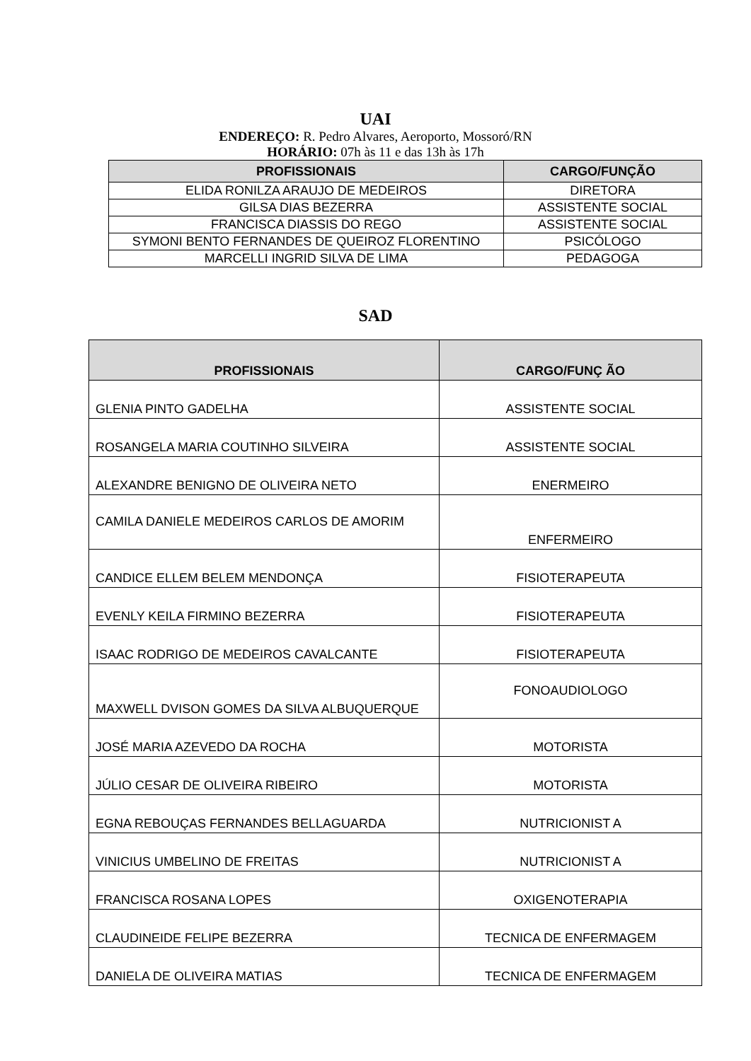UAI
ENDEREÇO: R. Pedro Alvares, Aeroporto, Mossoró/RN
HORÁRIO: 07h às 11 e das 13h às 17h
| PROFISSIONAIS | CARGO/FUNÇÃO |
| --- | --- |
| ELIDA RONILZA ARAUJO DE MEDEIROS | DIRETORA |
| GILSA DIAS BEZERRA | ASSISTENTE SOCIAL |
| FRANCISCA DIASSIS DO REGO | ASSISTENTE SOCIAL |
| SYMONI BENTO FERNANDES DE QUEIROZ FLORENTINO | PSICÓLOGO |
| MARCELLI INGRID SILVA DE LIMA | PEDAGOGA |
SAD
| PROFISSIONAIS | CARGO/FUNÇ ÃO |
| --- | --- |
| GLENIA PINTO GADELHA | ASSISTENTE SOCIAL |
| ROSANGELA MARIA COUTINHO SILVEIRA | ASSISTENTE SOCIAL |
| ALEXANDRE BENIGNO DE OLIVEIRA NETO | ENERMEIRO |
| CAMILA DANIELE MEDEIROS CARLOS DE AMORIM | ENFERMEIRO |
| CANDICE ELLEM BELEM MENDONÇA | FISIOTERAPEUTA |
| EVENLY KEILA FIRMINO BEZERRA | FISIOTERAPEUTA |
| ISAAC RODRIGO DE MEDEIROS CAVALCANTE | FISIOTERAPEUTA |
| MAXWELL DVISON GOMES DA SILVA ALBUQUERQUE | FONOAUDIOLOGO |
| JOSÉ MARIA AZEVEDO DA ROCHA | MOTORISTA |
| JÚLIO CESAR DE OLIVEIRA RIBEIRO | MOTORISTA |
| EGNA REBOUÇAS FERNANDES BELLAGUARDA | NUTRICIONIST A |
| VINICIUS UMBELINO DE FREITAS | NUTRICIONIST A |
| FRANCISCA ROSANA LOPES | OXIGENOTERAPIA |
| CLAUDINEIDE FELIPE BEZERRA | TECNICA DE ENFERMAGEM |
| DANIELA DE OLIVEIRA MATIAS | TECNICA DE ENFERMAGEM |